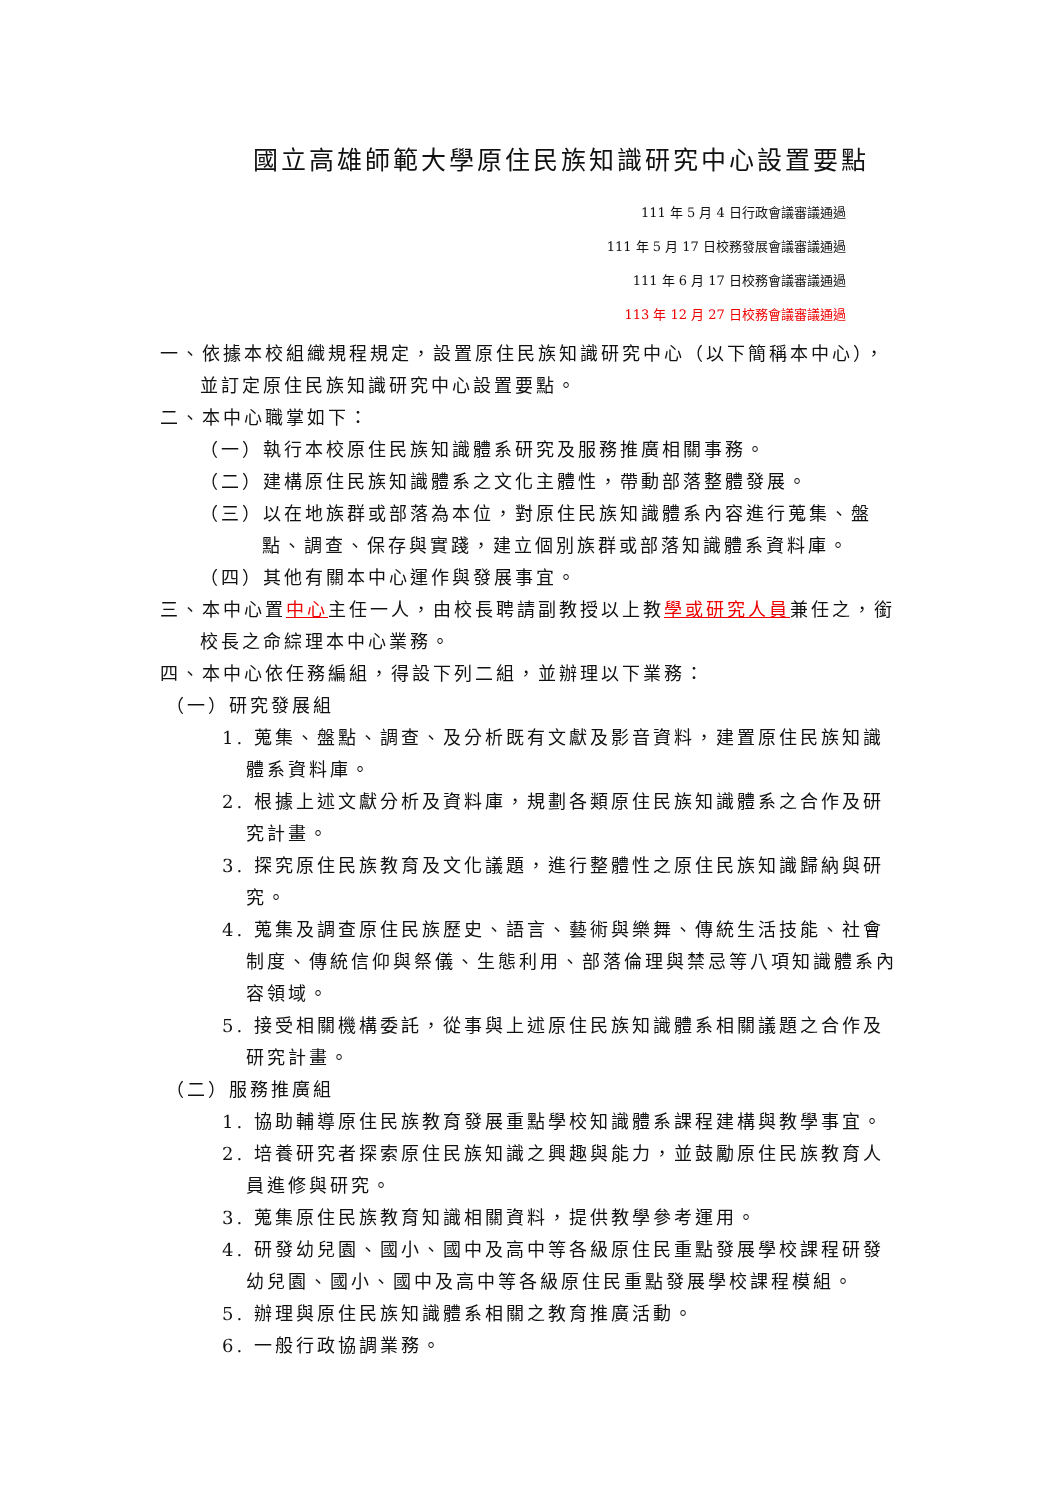國立高雄師範大學原住民族知識研究中心設置要點
111 年 5 月 4 日行政會議審議通過
111 年 5 月 17 日校務發展會議審議通過
111 年 6 月 17 日校務會議審議通過
113 年 12 月 27 日校務會議審議通過
一、依據本校組織規程規定，設置原住民族知識研究中心（以下簡稱本中心），並訂定原住民族知識研究中心設置要點。
二、本中心職掌如下：
（一）執行本校原住民族知識體系研究及服務推廣相關事務。
（二）建構原住民族知識體系之文化主體性，帶動部落整體發展。
（三）以在地族群或部落為本位，對原住民族知識體系內容進行蒐集、盤點、調查、保存與實踐，建立個別族群或部落知識體系資料庫。
（四）其他有關本中心運作與發展事宜。
三、本中心置中心主任一人，由校長聘請副教授以上教學或研究人員兼任之，銜校長之命綜理本中心業務。
四、本中心依任務編組，得設下列二組，並辦理以下業務：
（一）研究發展組
1. 蒐集、盤點、調查、及分析既有文獻及影音資料，建置原住民族知識體系資料庫。
2. 根據上述文獻分析及資料庫，規劃各類原住民族知識體系之合作及研究計畫。
3. 探究原住民族教育及文化議題，進行整體性之原住民族知識歸納與研究。
4. 蒐集及調查原住民族歷史、語言、藝術與樂舞、傳統生活技能、社會制度、傳統信仰與祭儀、生態利用、部落倫理與禁忌等八項知識體系內容領域。
5. 接受相關機構委託，從事與上述原住民族知識體系相關議題之合作及研究計畫。
（二）服務推廣組
1. 協助輔導原住民族教育發展重點學校知識體系課程建構與教學事宜。
2. 培養研究者探索原住民族知識之興趣與能力，並鼓勵原住民族教育人員進修與研究。
3. 蒐集原住民族教育知識相關資料，提供教學參考運用。
4. 研發幼兒園、國小、國中及高中等各級原住民重點發展學校課程研發幼兒園、國小、國中及高中等各級原住民重點發展學校課程模組。
5. 辦理與原住民族知識體系相關之教育推廣活動。
6. 一般行政協調業務。